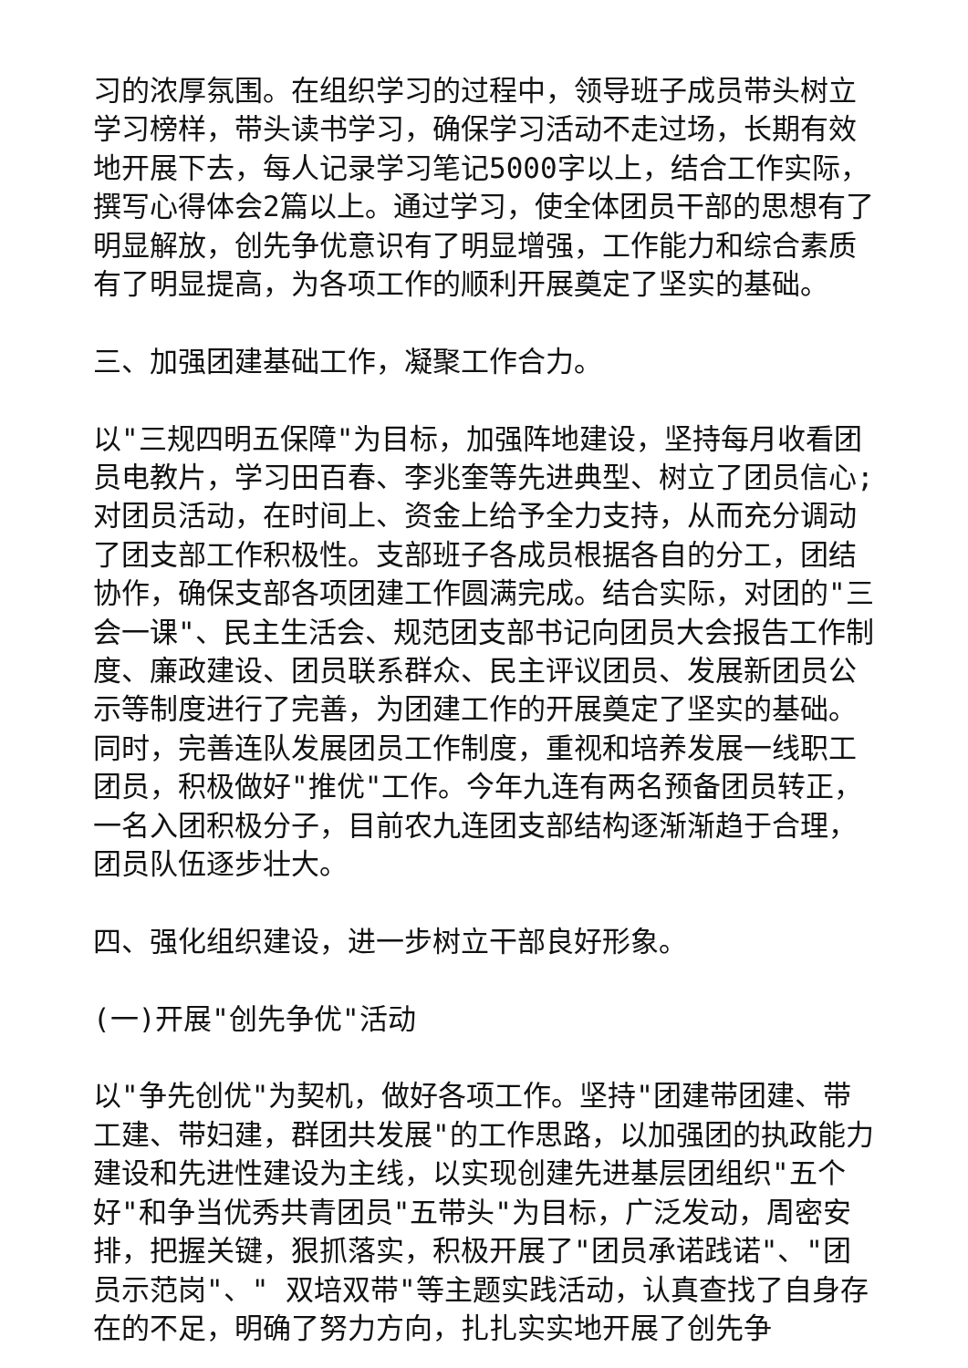习的浓厚氛围。在组织学习的过程中，领导班子成员带头树立学习榜样，带头读书学习，确保学习活动不走过场，长期有效地开展下去，每人记录学习笔记5000字以上，结合工作实际，撰写心得体会2篇以上。通过学习，使全体团员干部的思想有了明显解放，创先争优意识有了明显增强，工作能力和综合素质有了明显提高，为各项工作的顺利开展奠定了坚实的基础。
三、加强团建基础工作，凝聚工作合力。
以"三规四明五保障"为目标，加强阵地建设，坚持每月收看团员电教片，学习田百春、李兆奎等先进典型、树立了团员信心;对团员活动，在时间上、资金上给予全力支持，从而充分调动了团支部工作积极性。支部班子各成员根据各自的分工，团结协作，确保支部各项团建工作圆满完成。结合实际，对团的"三会一课"、民主生活会、规范团支部书记向团员大会报告工作制度、廉政建设、团员联系群众、民主评议团员、发展新团员公示等制度进行了完善，为团建工作的开展奠定了坚实的基础。同时，完善连队发展团员工作制度，重视和培养发展一线职工团员，积极做好"推优"工作。今年九连有两名预备团员转正，一名入团积极分子，目前农九连团支部结构逐渐渐趋于合理，团员队伍逐步壮大。
四、强化组织建设，进一步树立干部良好形象。
(一)开展"创先争优"活动
以"争先创优"为契机，做好各项工作。坚持"团建带团建、带工建、带妇建，群团共发展"的工作思路，以加强团的执政能力建设和先进性建设为主线，以实现创建先进基层团组织"五个好"和争当优秀共青团员"五带头"为目标，广泛发动，周密安排，把握关键，狠抓落实，积极开展了"团员承诺践诺"、"团员示范岗"、" 双培双带"等主题实践活动，认真查找了自身存在的不足，明确了努力方向，扎扎实实地开展了创先争